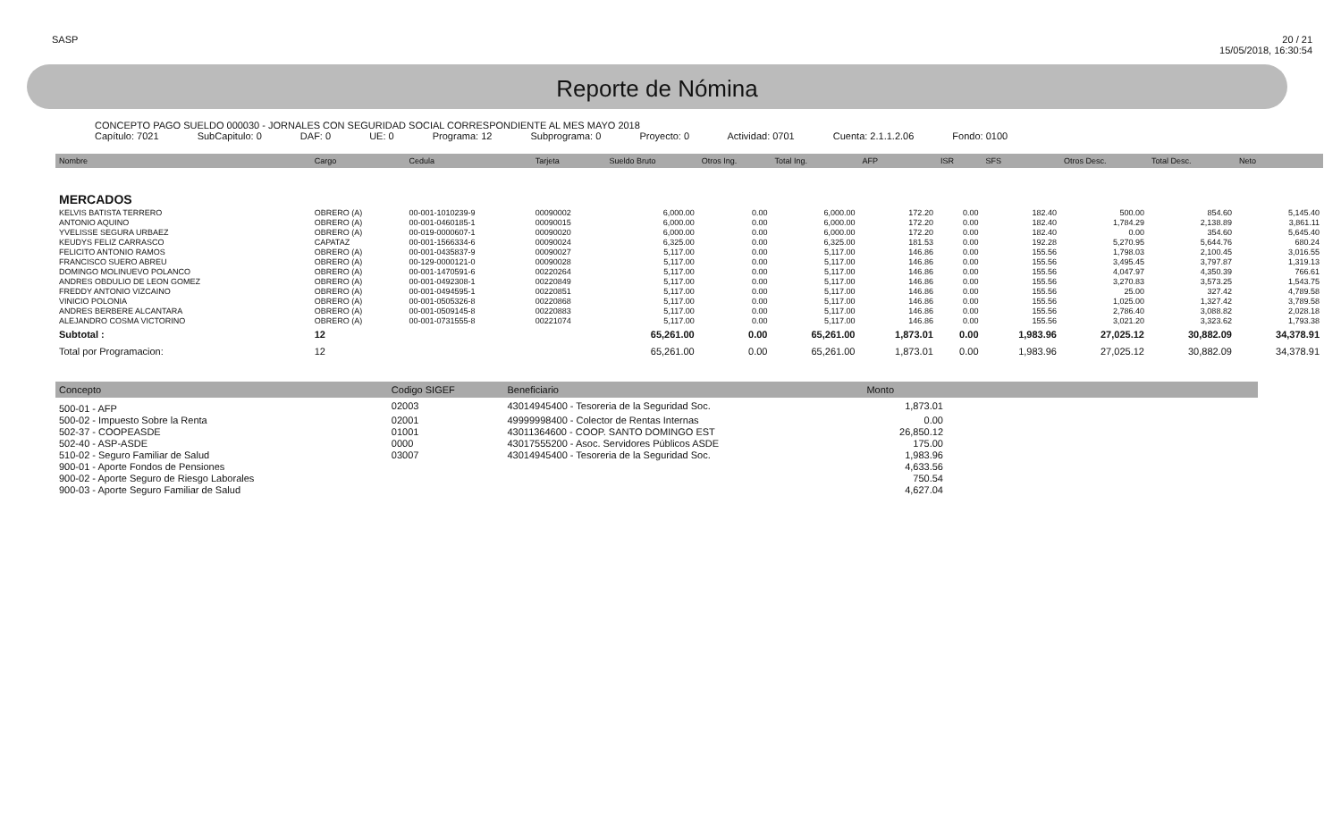SASP 20 / 21
15/05/2018, 16:30:54
Reporte de Nómina
CONCEPTO PAGO SUELDO 000030 - JORNALES CON SEGURIDAD SOCIAL CORRESPONDIENTE AL MES MAYO 2018
Capítulo: 7021 SubCapitulo: 0 DAF: 0 UE: 0 Programa: 12 Subprograma: 0 Proyecto: 0 Actividad: 0701 Cuenta: 2.1.1.2.06 Fondo: 0100
| Nombre | Cargo | Cedula | Tarjeta | Sueldo Bruto | Otros Ing. | Total Ing. | AFP | ISR | SFS | Otros Desc. | Total Desc. | Neto |
| --- | --- | --- | --- | --- | --- | --- | --- | --- | --- | --- | --- | --- |
| MERCADOS | | | | | | | | | | | | |
| KELVIS BATISTA TERRERO | OBRERO (A) | 00-001-1010239-9 | 00090002 | 6,000.00 | 0.00 | 6,000.00 | 172.20 | 0.00 | 182.40 | 500.00 | 854.60 | 5,145.40 |
| ANTONIO AQUINO | OBRERO (A) | 00-001-0460185-1 | 00090015 | 6,000.00 | 0.00 | 6,000.00 | 172.20 | 0.00 | 182.40 | 1,784.29 | 2,138.89 | 3,861.11 |
| YVELISSE SEGURA URBAEZ | OBRERO (A) | 00-019-0000607-1 | 00090020 | 6,000.00 | 0.00 | 6,000.00 | 172.20 | 0.00 | 182.40 | 0.00 | 354.60 | 5,645.40 |
| KEUDYS FELIZ CARRASCO | CAPATAZ | 00-001-1566334-6 | 00090024 | 6,325.00 | 0.00 | 6,325.00 | 181.53 | 0.00 | 192.28 | 5,270.95 | 5,644.76 | 680.24 |
| FELICITO ANTONIO RAMOS | OBRERO (A) | 00-001-0435837-9 | 00090027 | 5,117.00 | 0.00 | 5,117.00 | 146.86 | 0.00 | 155.56 | 1,798.03 | 2,100.45 | 3,016.55 |
| FRANCISCO SUERO ABREU | OBRERO (A) | 00-129-0000121-0 | 00090028 | 5,117.00 | 0.00 | 5,117.00 | 146.86 | 0.00 | 155.56 | 3,495.45 | 3,797.87 | 1,319.13 |
| DOMINGO MOLINUEVO POLANCO | OBRERO (A) | 00-001-1470591-6 | 00220264 | 5,117.00 | 0.00 | 5,117.00 | 146.86 | 0.00 | 155.56 | 4,047.97 | 4,350.39 | 766.61 |
| ANDRES OBDULIO DE LEON GOMEZ | OBRERO (A) | 00-001-0492308-1 | 00220849 | 5,117.00 | 0.00 | 5,117.00 | 146.86 | 0.00 | 155.56 | 3,270.83 | 3,573.25 | 1,543.75 |
| FREDDY ANTONIO VIZCAINO | OBRERO (A) | 00-001-0494595-1 | 00220851 | 5,117.00 | 0.00 | 5,117.00 | 146.86 | 0.00 | 155.56 | 25.00 | 327.42 | 4,789.58 |
| VINICIO POLONIA | OBRERO (A) | 00-001-0505326-8 | 00220868 | 5,117.00 | 0.00 | 5,117.00 | 146.86 | 0.00 | 155.56 | 1,025.00 | 1,327.42 | 3,789.58 |
| ANDRES BERBERE ALCANTARA | OBRERO (A) | 00-001-0509145-8 | 00220883 | 5,117.00 | 0.00 | 5,117.00 | 146.86 | 0.00 | 155.56 | 2,786.40 | 3,088.82 | 2,028.18 |
| ALEJANDRO COSMA VICTORINO | OBRERO (A) | 00-001-0731555-8 | 00221074 | 5,117.00 | 0.00 | 5,117.00 | 146.86 | 0.00 | 155.56 | 3,021.20 | 3,323.62 | 1,793.38 |
| Subtotal : | 12 | | | 65,261.00 | 0.00 | 65,261.00 | 1,873.01 | 0.00 | 1,983.96 | 27,025.12 | 30,882.09 | 34,378.91 |
| Total por Programacion: | 12 | | | 65,261.00 | 0.00 | 65,261.00 | 1,873.01 | 0.00 | 1,983.96 | 27,025.12 | 30,882.09 | 34,378.91 |
| Concepto | Codigo SIGEF | Beneficiario | Monto | |
| --- | --- | --- | --- | --- |
| 500-01 - AFP | 02003 | 43014945400 - Tesoreria de la Seguridad Soc. | 1,873.01 | |
| 500-02 - Impuesto Sobre la Renta | 02001 | 49999998400 - Colector de Rentas Internas | 0.00 | |
| 502-37 - COOPEASDE | 01001 | 43011364600 - COOP. SANTO DOMINGO EST | 26,850.12 | |
| 502-40 - ASP-ASDE | 0000 | 43017555200 - Asoc. Servidores Públicos ASDE | 175.00 | |
| 510-02 - Seguro Familiar de Salud | 03007 | 43014945400 - Tesoreria de la Seguridad Soc. | 1,983.96 | |
| 900-01 - Aporte Fondos de Pensiones | | | 4,633.56 | |
| 900-02 - Aporte Seguro de Riesgo Laborales | | | 750.54 | |
| 900-03 - Aporte Seguro Familiar de Salud | | | 4,627.04 | |